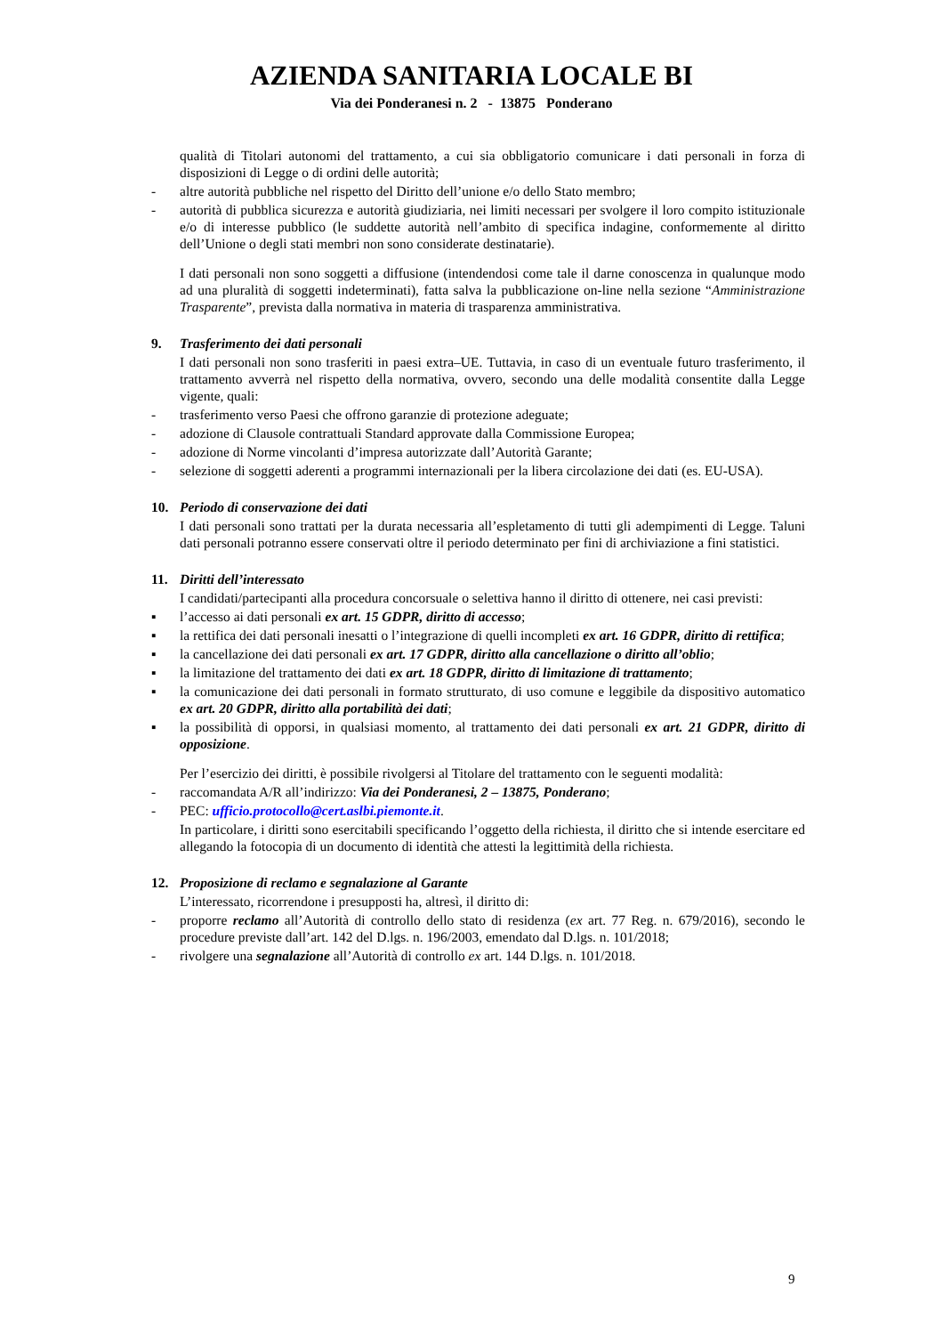AZIENDA SANITARIA LOCALE BI
Via dei Ponderanesi n. 2 - 13875 Ponderano
qualità di Titolari autonomi del trattamento, a cui sia obbligatorio comunicare i dati personali in forza di disposizioni di Legge o di ordini delle autorità;
- altre autorità pubbliche nel rispetto del Diritto dell’unione e/o dello Stato membro;
- autorità di pubblica sicurezza e autorità giudiziaria, nei limiti necessari per svolgere il loro compito istituzionale e/o di interesse pubblico (le suddette autorità nell’ambito di specifica indagine, conformemente al diritto dell’Unione o degli stati membri non sono considerate destinatarie).
I dati personali non sono soggetti a diffusione (intendendosi come tale il darne conoscenza in qualunque modo ad una pluralità di soggetti indeterminati), fatta salva la pubblicazione on-line nella sezione “Amministrazione Trasparente”, prevista dalla normativa in materia di trasparenza amministrativa.
9. Trasferimento dei dati personali
I dati personali non sono trasferiti in paesi extra–UE. Tuttavia, in caso di un eventuale futuro trasferimento, il trattamento avverrà nel rispetto della normativa, ovvero, secondo una delle modalità consentite dalla Legge vigente, quali:
- trasferimento verso Paesi che offrono garanzie di protezione adeguate;
- adozione di Clausole contrattuali Standard approvate dalla Commissione Europea;
- adozione di Norme vincolanti d’impresa autorizzate dall’Autorità Garante;
- selezione di soggetti aderenti a programmi internazionali per la libera circolazione dei dati (es. EU-USA).
10. Periodo di conservazione dei dati
I dati personali sono trattati per la durata necessaria all’espletamento di tutti gli adempimenti di Legge. Taluni dati personali potranno essere conservati oltre il periodo determinato per fini di archiviazione a fini statistici.
11. Diritti dell’interessato
I candidati/partecipanti alla procedura concorsuale o selettiva hanno il diritto di ottenere, nei casi previsti:
▪ l’accesso ai dati personali ex art. 15 GDPR, diritto di accesso;
▪ la rettifica dei dati personali inesatti o l’integrazione di quelli incompleti ex art. 16 GDPR, diritto di rettifica;
▪ la cancellazione dei dati personali ex art. 17 GDPR, diritto alla cancellazione o diritto all’oblio;
▪ la limitazione del trattamento dei dati ex art. 18 GDPR, diritto di limitazione di trattamento;
▪ la comunicazione dei dati personali in formato strutturato, di uso comune e leggibile da dispositivo automatico ex art. 20 GDPR, diritto alla portabilità dei dati;
▪ la possibilità di opporsi, in qualsiasi momento, al trattamento dei dati personali ex art. 21 GDPR, diritto di opposizione.
Per l’esercizio dei diritti, è possibile rivolgersi al Titolare del trattamento con le seguenti modalità:
- raccomandata A/R all’indirizzo: Via dei Ponderanesi, 2 – 13875, Ponderano;
- PEC: ufficio.protocollo@cert.aslbi.piemonte.it.
In particolare, i diritti sono esercitabili specificando l’oggetto della richiesta, il diritto che si intende esercitare ed allegando la fotocopia di un documento di identità che attesti la legittimità della richiesta.
12. Proposizione di reclamo e segnalazione al Garante
L’interessato, ricorrendone i presupposti ha, altresì, il diritto di:
- proporre reclamo all’Autorità di controllo dello stato di residenza (ex art. 77 Reg. n. 679/2016), secondo le procedure previste dall’art. 142 del D.lgs. n. 196/2003, emendato dal D.lgs. n. 101/2018;
- rivolgere una segnalazione all’Autorità di controllo ex art. 144 D.lgs. n. 101/2018.
9